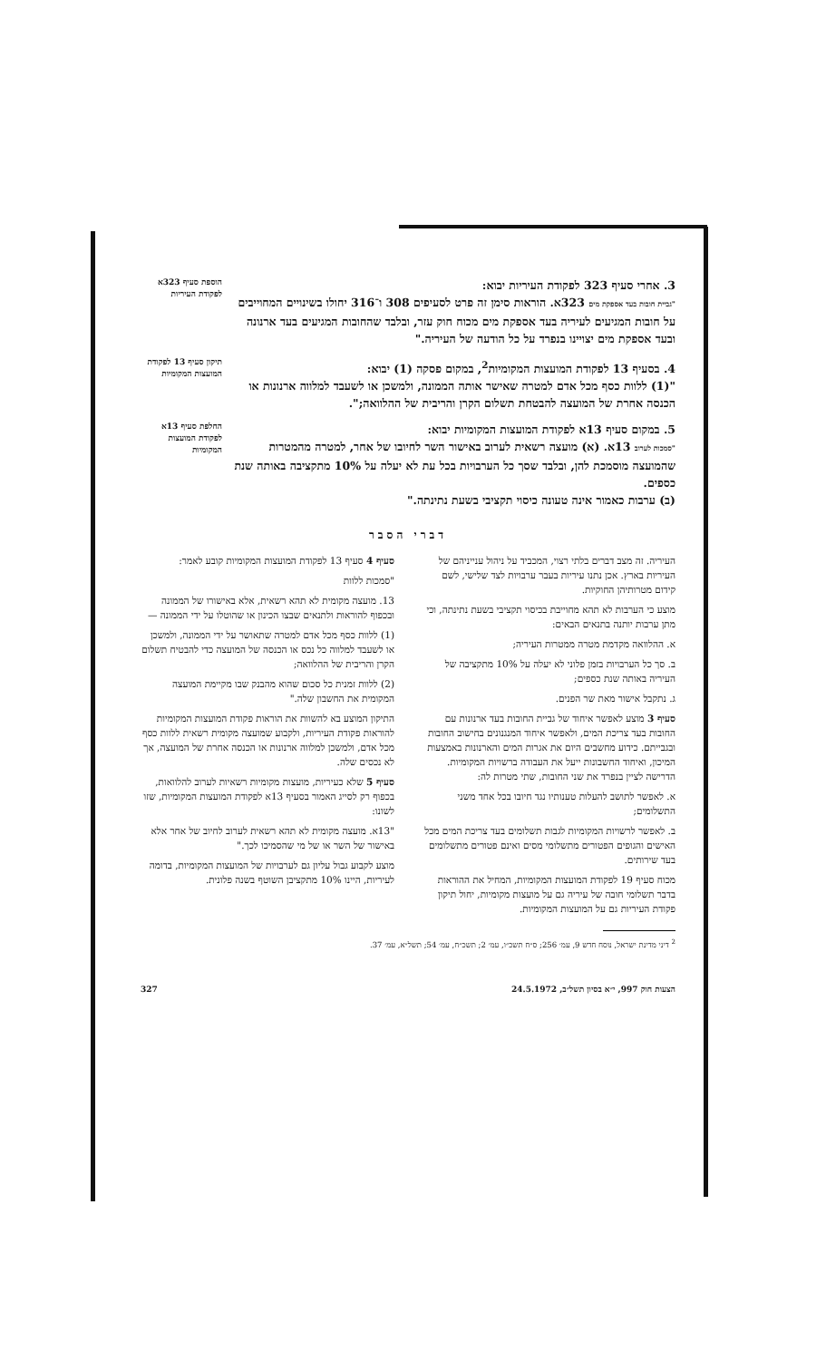3. אחרי סעיף 323 לפקודת העיריות יבוא:
"גביית חובות בעד אספקת מים 323א. הוראות סימן זה פרט לסעיפים 308 ו־316 יחולו בשינויים המחוייבים על חובות המגיעים לעיריה בעד אספקת מים מכוח חוק עזר, ובלבד שהחובות המגיעים בעד ארנונה ובעד אספקת מים יצויינו בנפרד על כל הודעה של העיריה."
הוספת סעיף 323א לפקודת העיריות
4. בסעיף 13 לפקודת המועצות המקומיות<sup>2</sup>, במקום פסקה (1) יבוא:
"(1) ללוות כסף מכל אדם למטרה שאישר אותה הממונה, ולמשכן או לשעבד למלווה ארנונות או הכנסה אחרת של המועצה להבטחת תשלום הקרן והריבית של ההלוואה;".
תיקון סעיף 13 לפקודת המועצות המקומיות
5. במקום סעיף 13א לפקודת המועצות המקומיות יבוא:
"סמכות לערוב 13א. (א) מועצה רשאית לערוב באישור השר לחיובו של אחר, למטרה מהמטרות שהמועצה מוסמכת להן, ובלבד שסך כל הערבויות בכל עת לא יעלה על 10% מתקציבה באותה שנת כספים.
(ב) ערבות כאמור אינה טעונה כיסוי תקציבי בשעת נתינתה."
החלפת סעיף 13א לפקודת המועצות המקומיות
דברי הסבר
העיריה. זה מצב דברים בלתי רצוי, המכביד על ניהול ענייניהם של העיריות בארץ. אכן נתנו עיריות בעבר ערבויות לצד שלישי, לשם קידום מטרותיהן החוקיות.
מוצע כי הערבות לא תהא מחוייבת בכיסוי תקציבי בשעת נתינתה, וכי מתן ערבות יותנה בתנאים הבאים:
א. ההלוואה מקדמת מטרה ממטרות העיריה;
ב. סך כל הערבויות בזמן פלוני לא יעלה על 10% מתקציבה של העיריה באותה שנת כספים;
ג. נתקבל אישור מאת שר הפנים.
סעיף 3 מוצע לאפשר איחוד של גביית החובות בעד ארנונות עם החובות בעד צריכת המים, ולאפשר איחוד המנגנונים בחישוב החובות ובגבייתם. כידוע מחשבים היום את אגרות המים והארנונות באמצעות המיכון, ואיחוד החשבונות ייעל את העבודה ברשויות המקומיות. הדרישה לציין בנפרד את שני החובות, שתי מטרות לה:
א. לאפשר לתושב להעלות טענותיו נגד חיובו בכל אחד משני התשלומים;
ב. לאפשר לרשויות המקומיות לגבות תשלומים בעד צריכת המים מכל האישים והגופים הפטורים מתשלומי מסים ואינם פטורים מתשלומים בעד שירותים.
מכוח סעיף 19 לפקודת המועצות המקומיות, המחיל את ההוראות בדבר תשלומי חובה של עיריה גם על מועצות מקומיות, יחול תיקון פקודת העיריות גם על המועצות המקומיות.
סעיף 4 סעיף 13 לפקודת המועצות המקומיות קובע לאמר:
"סמכות ללוות
13. מועצה מקומית לא תהא רשאית, אלא באישורו של הממונה ובכפוף להוראות ולתנאים שבצו הכינון או שהוטלו על ידי הממונה —
(1) ללוות כסף מכל אדם למטרה שתאושר על ידי הממונה, ולמשכן או לשעבד למלווה כל נכס או הכנסה של המועצה כדי להבטיח תשלום הקרן והריבית של ההלוואה;
(2) ללוות זמנית כל סכום שהוא מהבנק שבו מקיימת המועצה המקומית את החשבון שלה."
התיקון המוצע בא להשוות את הוראות פקודת המועצות המקומיות להוראות פקודת העיריות, ולקבוע שמועצה מקומית רשאית ללוות כסף מכל אדם, ולמשכן למלווה ארנונות או הכנסה אחרת של המועצה, אך לא נכסים שלה.
סעיף 5 שלא כעיריות, מועצות מקומיות רשאיות לערוב להלוואות, בכפוף רק לסייג האמור בסעיף 13א לפקודת המועצות המקומיות, שזו לשונו:
"13א. מועצה מקומית לא תהא רשאית לערוב לחיוב של אחר אלא באישור של השר או של מי שהסמיכו לכך."
מוצע לקבוע גבול עליון גם לערבויות של המועצות המקומיות, בדומה לעיריות, היינו 10% מתקציבן השוטף בשנה פלונית.
<sup>2</sup> דיני מדינת ישראל, נוסח חדש 9, עמ׳ 256; ס״ח תשכ״ו, עמ׳ 2; תשכ״ח, עמ׳ 54; תשל״א, עמ׳ 37.
הצעות חוק 997, י״א בסיון תשל״ב, 24.5.1972 327